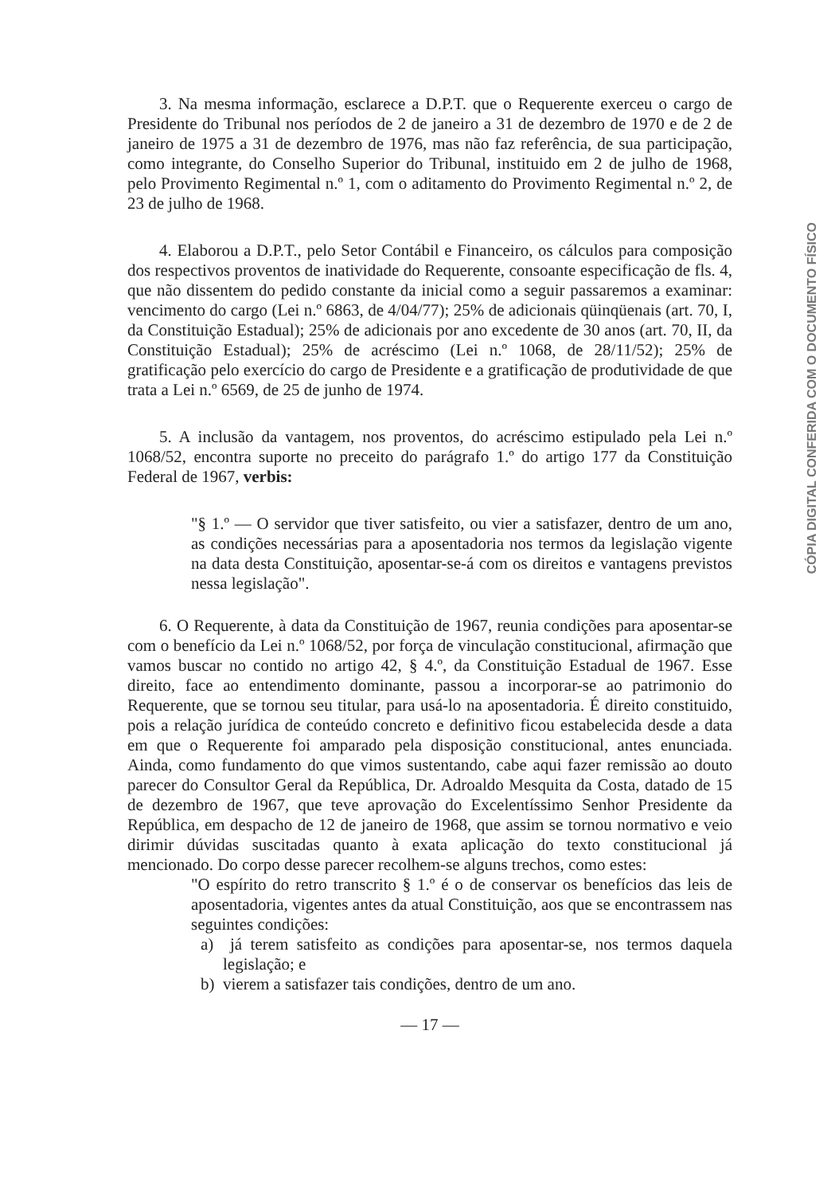3. Na mesma informação, esclarece a D.P.T. que o Requerente exerceu o cargo de Presidente do Tribunal nos períodos de 2 de janeiro a 31 de dezembro de 1970 e de 2 de janeiro de 1975 a 31 de dezembro de 1976, mas não faz referência, de sua participação, como integrante, do Conselho Superior do Tribunal, instituido em 2 de julho de 1968, pelo Provimento Regimental n.º 1, com o aditamento do Provimento Regimental n.º 2, de 23 de julho de 1968.
4. Elaborou a D.P.T., pelo Setor Contábil e Financeiro, os cálculos para composição dos respectivos proventos de inatividade do Requerente, consoante especificação de fls. 4, que não dissentem do pedido constante da inicial como a seguir passaremos a examinar: vencimento do cargo (Lei n.º 6863, de 4/04/77); 25% de adicionais qüinqüenais (art. 70, I, da Constituição Estadual); 25% de adicionais por ano excedente de 30 anos (art. 70, II, da Constituição Estadual); 25% de acréscimo (Lei n.º 1068, de 28/11/52); 25% de gratificação pelo exercício do cargo de Presidente e a gratificação de produtividade de que trata a Lei n.º 6569, de 25 de junho de 1974.
5. A inclusão da vantagem, nos proventos, do acréscimo estipulado pela Lei n.º 1068/52, encontra suporte no preceito do parágrafo 1.º do artigo 177 da Constituição Federal de 1967, verbis:
"§ 1.º — O servidor que tiver satisfeito, ou vier a satisfazer, dentro de um ano, as condições necessárias para a aposentadoria nos termos da legislação vigente na data desta Constituição, aposentar-se-á com os direitos e vantagens previstos nessa legislação".
6. O Requerente, à data da Constituição de 1967, reunia condições para aposentar-se com o benefício da Lei n.º 1068/52, por força de vinculação constitucional, afirmação que vamos buscar no contido no artigo 42, § 4.º, da Constituição Estadual de 1967. Esse direito, face ao entendimento dominante, passou a incorporar-se ao patrimonio do Requerente, que se tornou seu titular, para usá-lo na aposentadoria. É direito constituido, pois a relação jurídica de conteúdo concreto e definitivo ficou estabelecida desde a data em que o Requerente foi amparado pela disposição constitucional, antes enunciada. Ainda, como fundamento do que vimos sustentando, cabe aqui fazer remissão ao douto parecer do Consultor Geral da República, Dr. Adroaldo Mesquita da Costa, datado de 15 de dezembro de 1967, que teve aprovação do Excelentíssimo Senhor Presidente da República, em despacho de 12 de janeiro de 1968, que assim se tornou normativo e veio dirimir dúvidas suscitadas quanto à exata aplicação do texto constitucional já mencionado. Do corpo desse parecer recolhem-se alguns trechos, como estes:
"O espírito do retro transcrito § 1.º é o de conservar os benefícios das leis de aposentadoria, vigentes antes da atual Constituição, aos que se encontrassem nas seguintes condições:
a) já terem satisfeito as condições para aposentar-se, nos termos daquela legislação; e
b) vierem a satisfazer tais condições, dentro de um ano.
— 17 —
CÓPIA DIGITAL CONFERIDA COM O DOCUMENTO FÍSICO